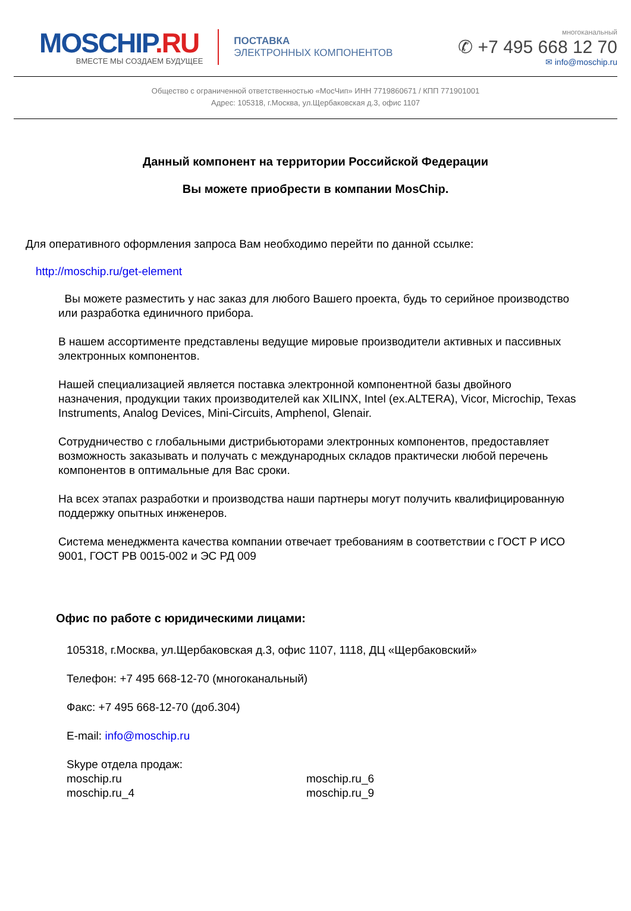MOSCHIP.RU
ВМЕСТЕ МЫ СОЗДАЕМ БУДУЩЕЕ
ПОСТАВКА
ЭЛЕКТРОННЫХ КОМПОНЕНТОВ
многоканальный
✆ +7 495 668 12 70
✉ info@moschip.ru
Общество с ограниченной ответственностью «МосЧип» ИНН 7719860671 / КПП 771901001
Адрес: 105318, г.Москва, ул.Щербаковская д.3, офис 1107
Данный компонент на территории Российской Федерации
Вы можете приобрести в компании MosChip.
Для оперативного оформления запроса Вам необходимо перейти по данной ссылке:
http://moschip.ru/get-element
Вы можете разместить у нас заказ для любого Вашего проекта, будь то серийное производство или разработка единичного прибора.
В нашем ассортименте представлены ведущие мировые производители активных и пассивных электронных компонентов.
Нашей специализацией является поставка электронной компонентной базы двойного назначения, продукции таких производителей как XILINX, Intel (ex.ALTERA), Vicor, Microchip, Texas Instruments, Analog Devices, Mini-Circuits, Amphenol, Glenair.
Сотрудничество с глобальными дистрибьюторами электронных компонентов, предоставляет возможность заказывать и получать с международных складов практически любой перечень компонентов в оптимальные для Вас сроки.
На всех этапах разработки и производства наши партнеры могут получить квалифицированную поддержку опытных инженеров.
Система менеджмента качества компании отвечает требованиям в соответствии с ГОСТ Р ИСО 9001, ГОСТ РВ 0015-002 и ЭС РД 009
Офис по работе с юридическими лицами:
105318, г.Москва, ул.Щербаковская д.3, офис 1107, 1118, ДЦ «Щербаковский»
Телефон: +7 495 668-12-70 (многоканальный)
Факс: +7 495 668-12-70 (доб.304)
E-mail: info@moschip.ru
Skype отдела продаж:
moschip.ru moschip.ru_6 moschip.ru_4 moschip.ru_9